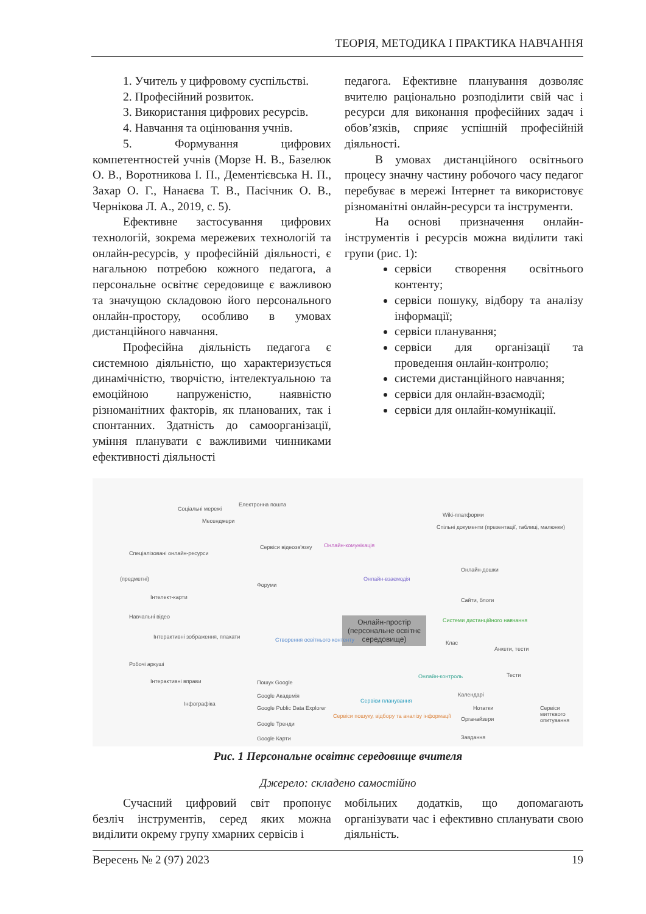ТЕОРІЯ, МЕТОДИКА І ПРАКТИКА НАВЧАННЯ
1. Учитель у цифровому суспільстві.
2. Професійний розвиток.
3. Використання цифрових ресурсів.
4. Навчання та оцінювання учнів.
5. Формування цифрових компетентностей учнів (Морзе Н. В., Базелюк О. В., Воротникова І. П., Дементієвська Н. П., Захар О. Г., Нанаєва Т. В., Пасічник О. В., Чернікова Л. А., 2019, с. 5).
Ефективне застосування цифрових технологій, зокрема мережевих технологій та онлайн-ресурсів, у професійній діяльності, є нагальною потребою кожного педагога, а персональне освітнє середовище є важливою та значущою складовою його персонального онлайн-простору, особливо в умовах дистанційного навчання.
Професійна діяльність педагога є системною діяльністю, що характеризується динамічністю, творчістю, інтелектуальною та емоційною напруженістю, наявністю різноманітних факторів, як планованих, так і спонтанних. Здатність до самоорганізації, уміння планувати є важливими чинниками ефективності діяльності
педагога. Ефективне планування дозволяє вчителю раціонально розподілити свій час і ресурси для виконання професійних задач і обов’язків, сприяє успішній професійній діяльності.
В умовах дистанційного освітнього процесу значну частину робочого часу педагог перебуває в мережі Інтернет та використовує різноманітні онлайн-ресурси та інструменти.
На основі призначення онлайн-інструментів і ресурсів можна виділити такі групи (рис. 1):
сервіси створення освітнього контенту;
сервіси пошуку, відбору та аналізу інформації;
сервіси планування;
сервіси для організації та проведення онлайн-контролю;
системи дистанційного навчання;
сервіси для онлайн-взаємодії;
сервіси для онлайн-комунікації.
Онлайн-простір (персональне освітнє середовище)
Онлайн-комунікація
Онлайн-взаємодія
Створення освітнього контенту
Сервіси пошуку, відбору та аналізу інформації
Сервіси планування
Онлайн-контроль
Системи дистанційного навчання
Соціальні мережі
Електронна пошта
Месенджери
Спеціалізовані онлайн-ресурси
(предметні)
Інтелект-карти
Навчальні відео
Інтерактивні зображення, плакати
Робочі аркуші
Інтерактивні вправи
Інфографіка
Пошук Google
Google Академія
Google Public Data Explorer
Google Тренди
Google Карти
Wiki-платформи
Спільні документи (презентації, таблиці, малюнки)
Онлайн-дошки
Сайти, блоги
Клас
Анкети, тести
Тести
Календарі
Нотатки
Органайзери
Завдання
Сервіси миттєвого опитування
Форуми
Сервіси відеозв'язку
Рис. 1 Персональне освітнє середовище вчителя
Джерело: складено самостійно
Сучасний цифровий світ пропонує безліч інструментів, серед яких можна виділити окрему групу хмарних сервісів і
мобільних додатків, що допомагають організувати час і ефективно спланувати свою діяльність.
Вересень № 2 (97) 2023 19